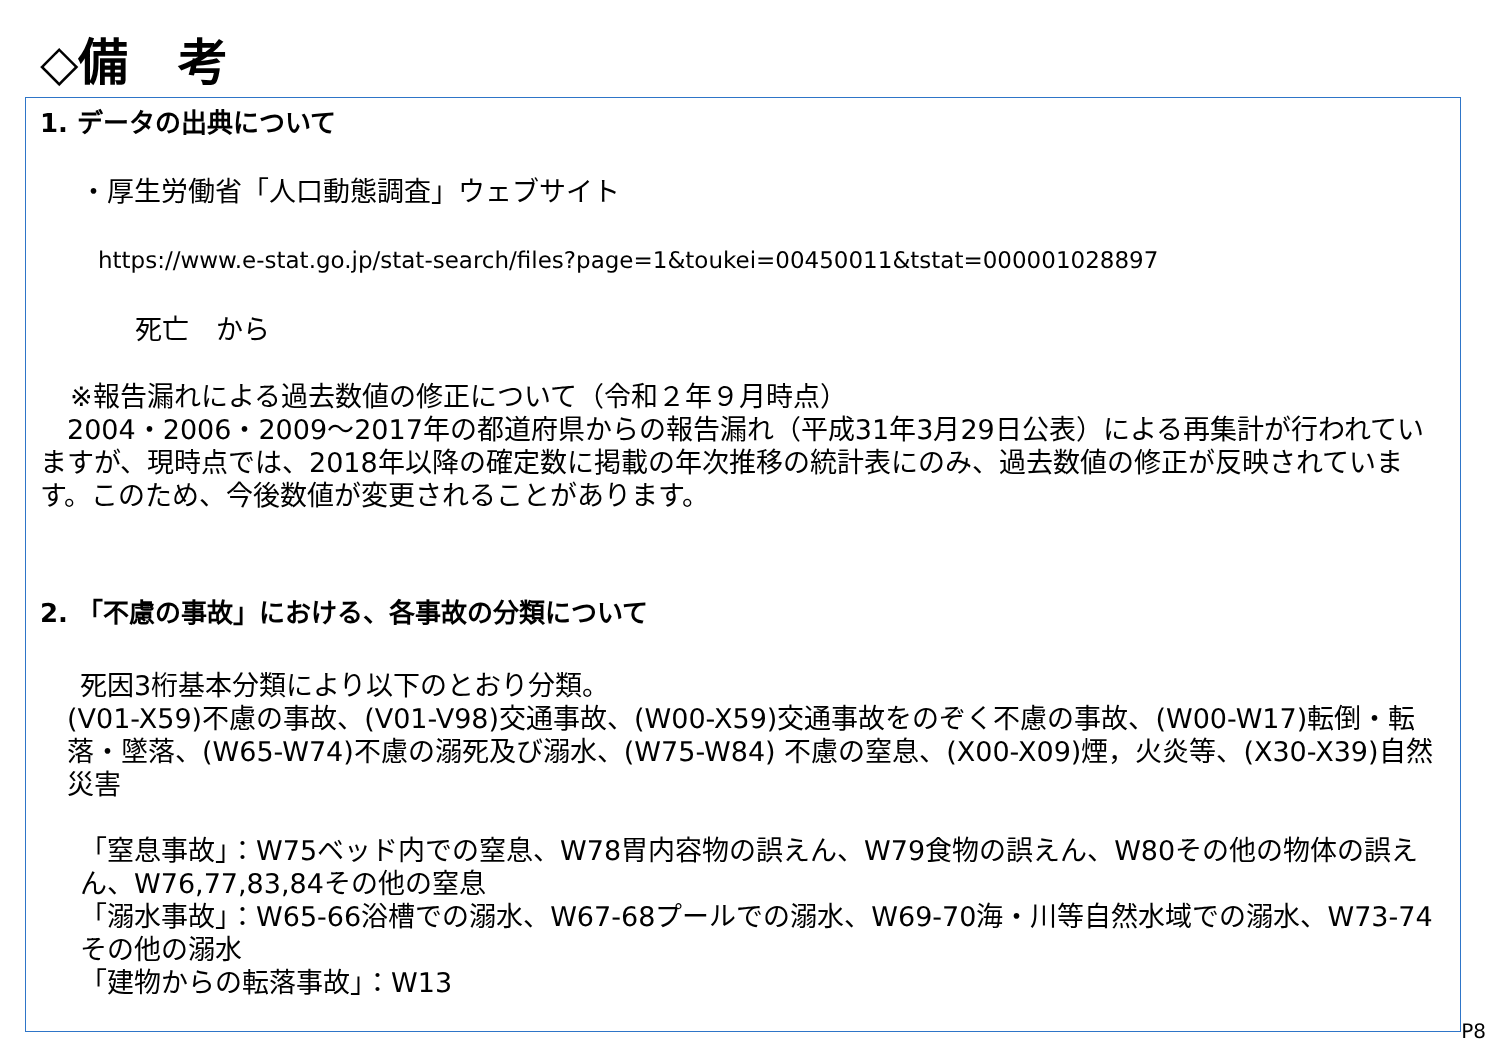◇備　考
1. データの出典について
・厚生労働省「人口動態調査」ウェブサイト
https://www.e-stat.go.jp/stat-search/files?page=1&toukei=00450011&tstat=000001028897
死亡　から
※報告漏れによる過去数値の修正について（令和２年９月時点）
　2004・2006・2009～2017年の都道府県からの報告漏れ（平成31年3月29日公表）による再集計が行われていますが、現時点では、2018年以降の確定数に掲載の年次推移の統計表にのみ、過去数値の修正が反映されています。このため、今後数値が変更されることがあります。
2. 「不慮の事故」における、各事故の分類について
死因3桁基本分類により以下のとおり分類。
(V01-X59)不慮の事故、(V01-V98)交通事故、(W00-X59)交通事故をのぞく不慮の事故、(W00-W17)転倒・転落・墜落、(W65-W74)不慮の溺死及び溺水、(W75-W84) 不慮の窒息、(X00-X09)煙，火炎等、(X30-X39)自然災害
「窒息事故」：W75ベッド内での窒息、W78胃内容物の誤えん、W79食物の誤えん、W80その他の物体の誤えん、W76,77,83,84その他の窒息
「溺水事故」：W65-66浴槽での溺水、W67-68プールでの溺水、W69-70海・川等自然水域での溺水、W73-74その他の溺水
「建物からの転落事故」：W13
P8